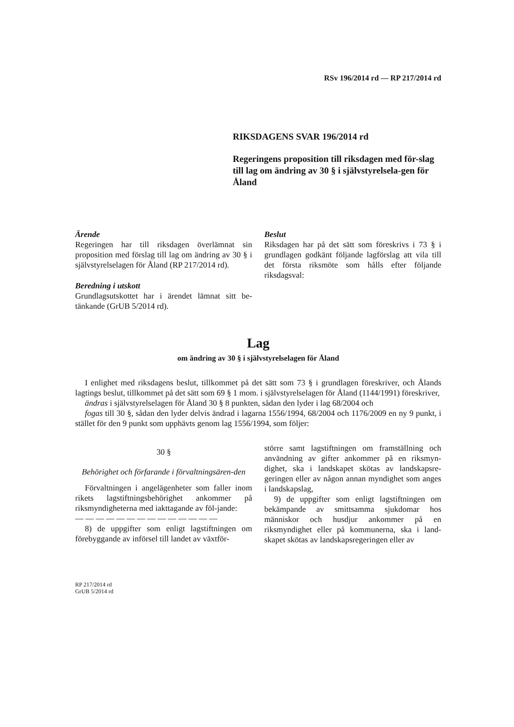RSv 196/2014 rd — RP 217/2014 rd
RIKSDAGENS SVAR 196/2014 rd
Regeringens proposition till riksdagen med för-slag till lag om ändring av 30 § i självstyrelsela-gen för Åland
Ärende
Regeringen har till riksdagen överlämnat sin proposition med förslag till lag om ändring av 30 § i självstyrelselagen för Åland (RP 217/2014 rd).
Beredning i utskott
Grundlagsutskottet har i ärendet lämnat sitt be-tänkande (GrUB 5/2014 rd).
Beslut
Riksdagen har på det sätt som föreskrivs i 73 § i grundlagen godkänt följande lagförslag att vila till det första riksmöte som hålls efter följande riksdagsval:
Lag
om ändring av 30 § i självstyrelselagen för Åland
I enlighet med riksdagens beslut, tillkommet på det sätt som 73 § i grundlagen föreskriver, och Ålands lagtings beslut, tillkommet på det sätt som 69 § 1 mom. i självstyrelselagen för Åland (1144/1991) föreskriver,
ändras i självstyrelselagen för Åland 30 § 8 punkten, sådan den lyder i lag 68/2004 och
fogas till 30 §, sådan den lyder delvis ändrad i lagarna 1556/1994, 68/2004 och 1176/2009 en ny 9 punkt, i stället för den 9 punkt som upphävts genom lag 1556/1994, som följer:
30 §
Behörighet och förfarande i förvaltningsären-den
Förvaltningen i angelägenheter som faller inom rikets lagstiftningsbehörighet ankommer på riksmyndigheterna med iakttagande av föl-jande:
— — — — — — — — — — — — — —
8) de uppgifter som enligt lagstiftningen om förebyggande av införsel till landet av växtför-
större samt lagstiftningen om framställning och användning av gifter ankommer på en riksmyn-dighet, ska i landskapet skötas av landskapsre-geringen eller av någon annan myndighet som anges i landskapslag,
9) de uppgifter som enligt lagstiftningen om bekämpande av smittsamma sjukdomar hos människor och husdjur ankommer på en riksmyndighet eller på kommunerna, ska i land-skapet skötas av landskapsregeringen eller av
RP 217/2014 rd
GrUB 5/2014 rd